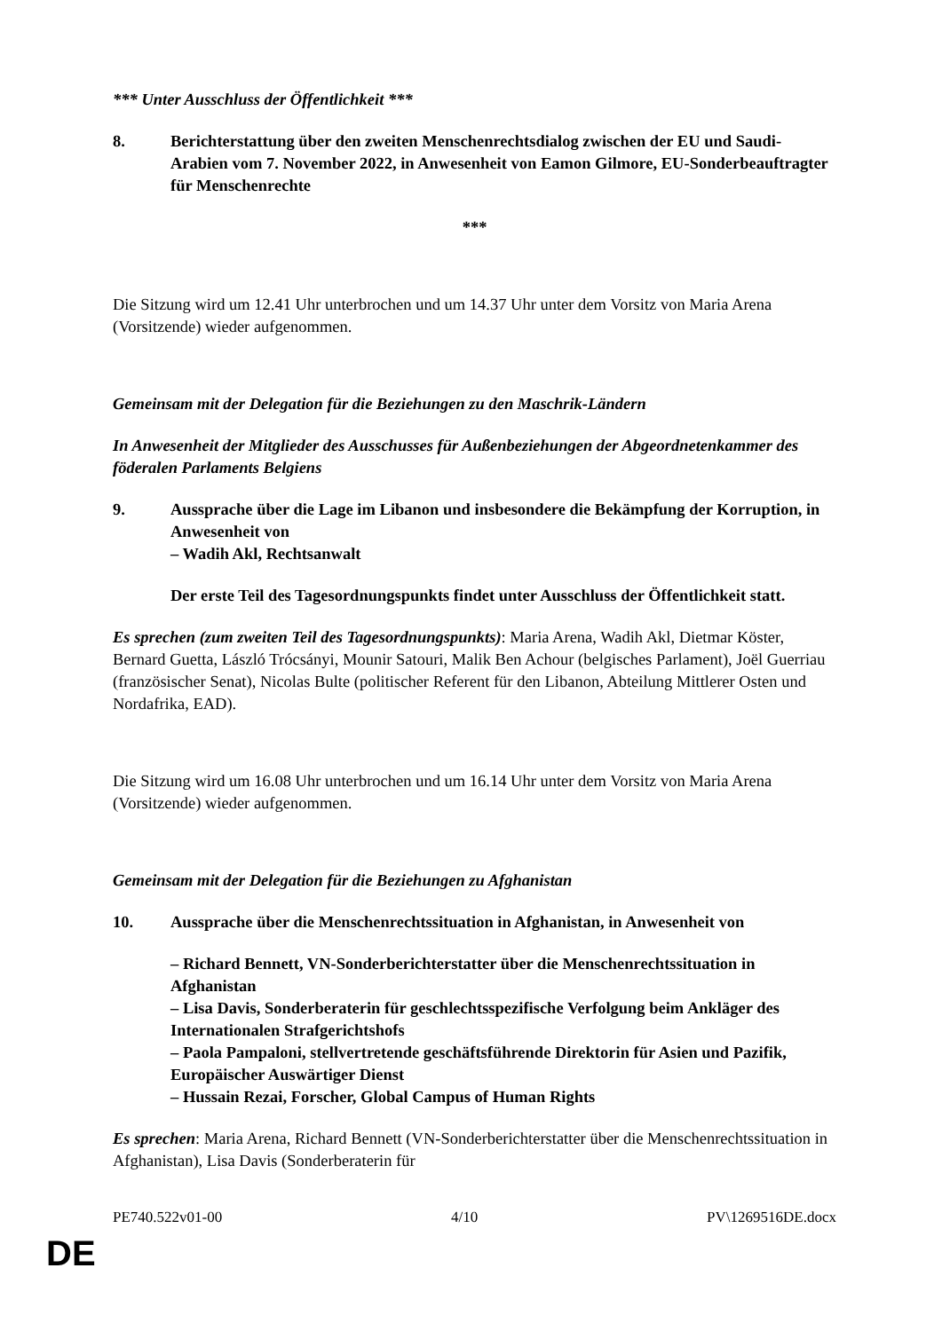*** Unter Ausschluss der Öffentlichkeit ***
8. Berichterstattung über den zweiten Menschenrechtsdialog zwischen der EU und Saudi-Arabien vom 7. November 2022, in Anwesenheit von Eamon Gilmore, EU-Sonderbeauftragter für Menschenrechte
***
Die Sitzung wird um 12.41 Uhr unterbrochen und um 14.37 Uhr unter dem Vorsitz von Maria Arena (Vorsitzende) wieder aufgenommen.
Gemeinsam mit der Delegation für die Beziehungen zu den Maschrik-Ländern
In Anwesenheit der Mitglieder des Ausschusses für Außenbeziehungen der Abgeordnetenkammer des föderalen Parlaments Belgiens
9. Aussprache über die Lage im Libanon und insbesondere die Bekämpfung der Korruption, in Anwesenheit von
– Wadih Akl, Rechtsanwalt
Der erste Teil des Tagesordnungspunkts findet unter Ausschluss der Öffentlichkeit statt.
Es sprechen (zum zweiten Teil des Tagesordnungspunkts): Maria Arena, Wadih Akl, Dietmar Köster, Bernard Guetta, László Trócsányi, Mounir Satouri, Malik Ben Achour (belgisches Parlament), Joël Guerriau (französischer Senat), Nicolas Bulte (politischer Referent für den Libanon, Abteilung Mittlerer Osten und Nordafrika, EAD).
Die Sitzung wird um 16.08 Uhr unterbrochen und um 16.14 Uhr unter dem Vorsitz von Maria Arena (Vorsitzende) wieder aufgenommen.
Gemeinsam mit der Delegation für die Beziehungen zu Afghanistan
10. Aussprache über die Menschenrechtssituation in Afghanistan, in Anwesenheit von
– Richard Bennett, VN-Sonderberichterstatter über die Menschenrechtssituation in Afghanistan
– Lisa Davis, Sonderberaterin für geschlechtsspezifische Verfolgung beim Ankläger des Internationalen Strafgerichtshofs
– Paola Pampaloni, stellvertretende geschäftsführende Direktorin für Asien und Pazifik, Europäischer Auswärtiger Dienst
– Hussain Rezai, Forscher, Global Campus of Human Rights
Es sprechen: Maria Arena, Richard Bennett (VN-Sonderberichterstatter über die Menschenrechtssituation in Afghanistan), Lisa Davis (Sonderberaterin für
PE740.522v01-00 4/10 PV\1269516DE.docx
DE